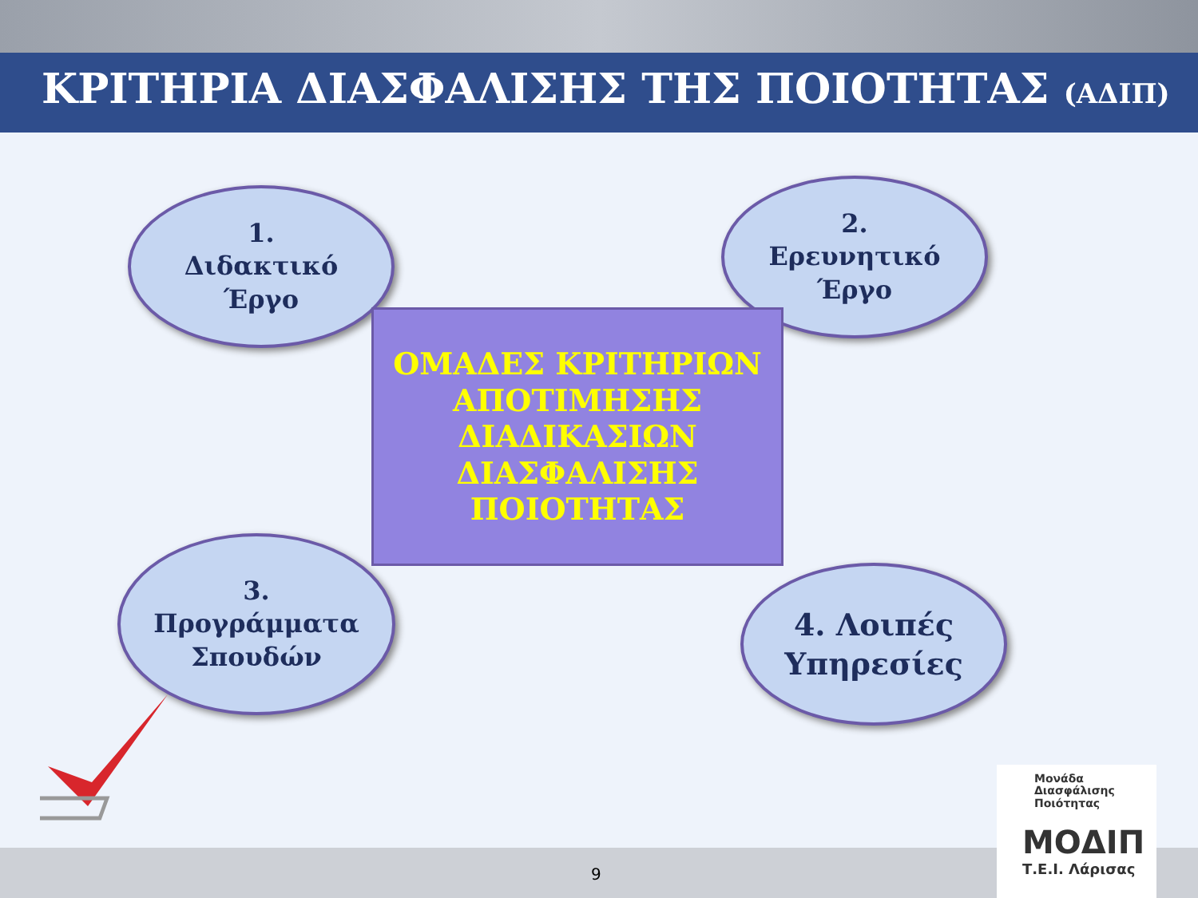ΚΡΙΤΗΡΙΑ ΔΙΑΣΦΑΛΙΣΗΣ ΤΗΣ ΠΟΙΟΤΗΤΑΣ (ΑΔΙΠ)
1.
Διδακτικό
Έργο
2.
Ερευνητικό
Έργο
ΟΜΑΔΕΣ ΚΡΙΤΗΡΙΩΝ
ΑΠΟΤΙΜΗΣΗΣ
ΔΙΑΔΙΚΑΣΙΩΝ
ΔΙΑΣΦΑΛΙΣΗΣ
ΠΟΙΟΤΗΤΑΣ
3.
Προγράμματα
Σπουδών
4. Λοιπές
Υπηρεσίες
9
Μονάδα
Διασφάλισης
Ποιότητας
ΜΟΔΙΠ
Τ.Ε.Ι. Λάρισας